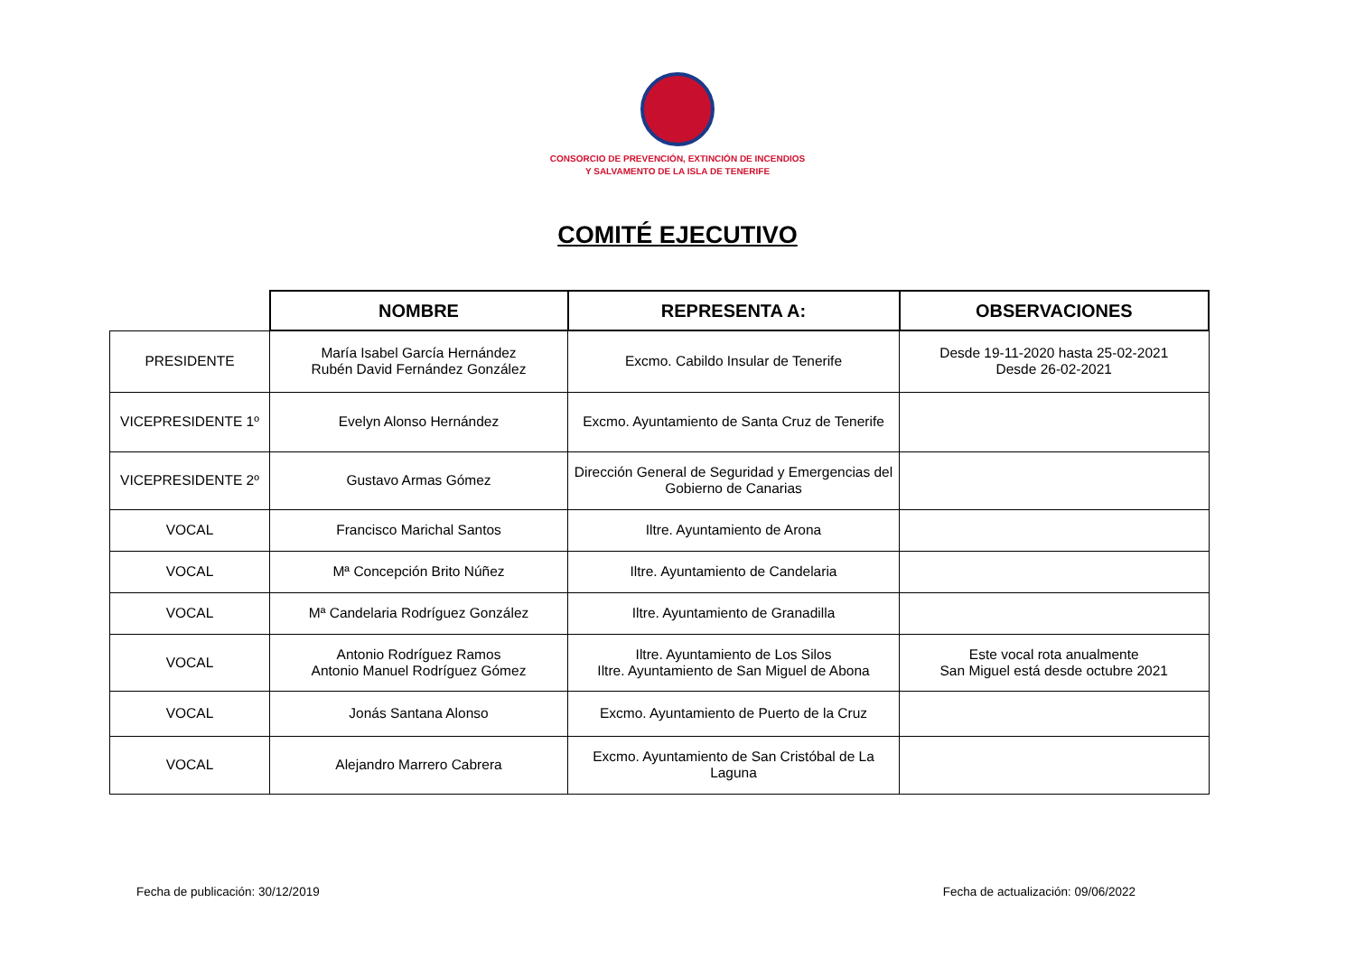CONSORCIO DE PREVENCIÓN, EXTINCIÓN DE INCENDIOS
Y SALVAMENTO DE LA ISLA DE TENERIFE
COMITÉ EJECUTIVO
| | NOMBRE | REPRESENTA A: | OBSERVACIONES |
| --- | --- | --- | --- |
| PRESIDENTE | María Isabel García Hernández Rubén David Fernández González | Excmo. Cabildo Insular de Tenerife | Desde 19-11-2020 hasta 25-02-2021 Desde 26-02-2021 |
| VICEPRESIDENTE 1º | Evelyn Alonso Hernández | Excmo. Ayuntamiento de Santa Cruz de Tenerife | |
| VICEPRESIDENTE 2º | Gustavo Armas Gómez | Dirección General de Seguridad y Emergencias del Gobierno de Canarias | |
| VOCAL | Francisco Marichal Santos | Iltre. Ayuntamiento de Arona | |
| VOCAL | Mª Concepción Brito Núñez | Iltre. Ayuntamiento de Candelaria | |
| VOCAL | Mª Candelaria Rodríguez González | Iltre. Ayuntamiento de Granadilla | |
| VOCAL | Antonio Rodríguez Ramos Antonio Manuel Rodríguez Gómez | Iltre. Ayuntamiento de Los Silos Iltre. Ayuntamiento de San Miguel de Abona | Este vocal rota anualmente San Miguel está desde octubre 2021 |
| VOCAL | Jonás Santana Alonso | Excmo. Ayuntamiento de Puerto de la Cruz | |
| VOCAL | Alejandro Marrero Cabrera | Excmo. Ayuntamiento de San Cristóbal de La Laguna | |
Fecha de publicación: 30/12/2019 Fecha de actualización: 09/06/2022